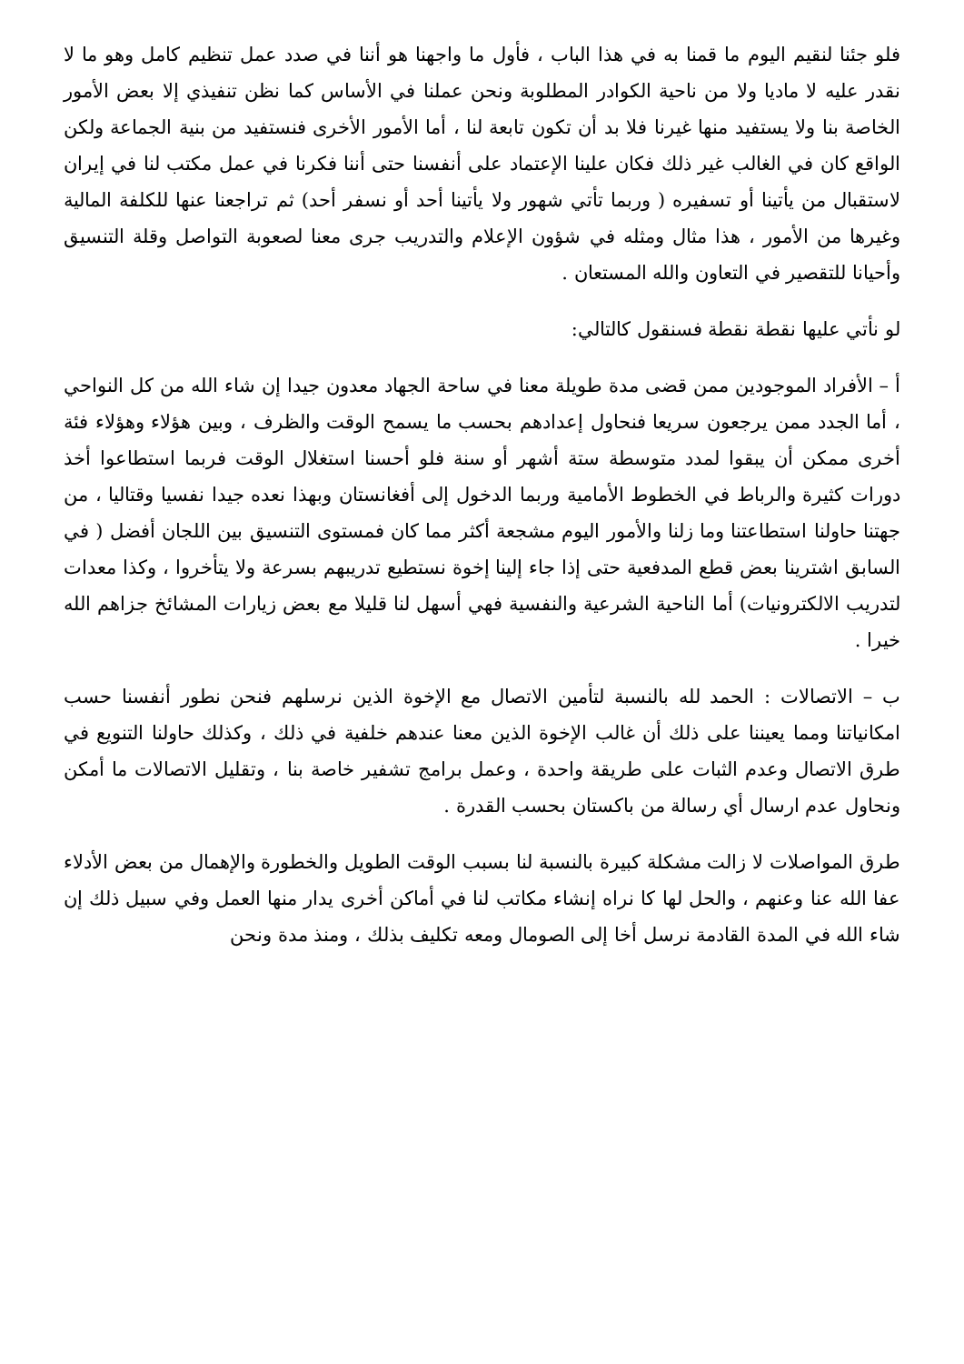فلو جئنا لنقيم اليوم ما قمنا به في هذا الباب ، فأول ما واجهنا هو أننا في صدد عمل تنظيم كامل وهو ما لا نقدر عليه لا ماديا ولا من ناحية الكوادر المطلوبة ونحن عملنا في الأساس كما نظن تنفيذي إلا بعض الأمور الخاصة بنا ولا يستفيد منها غيرنا فلا بد أن تكون تابعة لنا ، أما الأمور الأخرى فنستفيد من بنية الجماعة ولكن الواقع كان في الغالب غير ذلك فكان علينا الإعتماد على أنفسنا حتى أننا فكرنا في عمل مكتب لنا في إيران لاستقبال من يأتينا أو تسفيره ( وربما تأتي شهور ولا يأتينا أحد أو نسفر أحد) ثم تراجعنا عنها للكلفة المالية وغيرها من الأمور ، هذا مثال ومثله في شؤون الإعلام والتدريب جرى معنا لصعوبة التواصل وقلة التنسيق وأحيانا للتقصير في التعاون والله المستعان .
لو نأتي عليها نقطة نقطة فسنقول كالتالي:
أ – الأفراد الموجودين ممن قضى مدة طويلة معنا في ساحة الجهاد معدون جيدا إن شاء الله من كل النواحي ، أما الجدد ممن يرجعون سريعا فنحاول إعدادهم بحسب ما يسمح الوقت والظرف ، وبين هؤلاء وهؤلاء فئة أخرى ممكن أن يبقوا لمدد متوسطة ستة أشهر أو سنة فلو أحسنا استغلال الوقت فربما استطاعوا أخذ دورات كثيرة والرباط في الخطوط الأمامية وربما الدخول إلى أفغانستان وبهذا نعده جيدا نفسيا وقتاليا ، من جهتنا حاولنا استطاعتنا وما زلنا والأمور اليوم مشجعة أكثر مما كان فمستوى التنسيق بين اللجان أفضل ( في السابق اشترينا بعض قطع المدفعية حتى إذا جاء إلينا إخوة نستطيع تدريبهم بسرعة ولا يتأخروا ، وكذا معدات لتدريب الالكترونيات) أما الناحية الشرعية والنفسية فهي أسهل لنا قليلا مع بعض زيارات المشائخ جزاهم الله خيرا .
ب – الاتصالات : الحمد لله بالنسبة لتأمين الاتصال مع الإخوة الذين نرسلهم فنحن نطور أنفسنا حسب امكانياتنا ومما يعيننا على ذلك أن غالب الإخوة الذين معنا عندهم خلفية في ذلك ، وكذلك حاولنا التنويع في طرق الاتصال وعدم الثبات على طريقة واحدة ، وعمل برامج تشفير خاصة بنا ، وتقليل الاتصالات ما أمكن ونحاول عدم ارسال أي رسالة من باكستان بحسب القدرة .
طرق المواصلات لا زالت مشكلة كبيرة بالنسبة لنا بسبب الوقت الطويل والخطورة والإهمال من بعض الأدلاء عفا الله عنا وعنهم ، والحل لها كا نراه إنشاء مكاتب لنا في أماكن أخرى يدار منها العمل وفي سبيل ذلك إن شاء الله في المدة القادمة نرسل أخا إلى الصومال ومعه تكليف بذلك ، ومنذ مدة ونحن